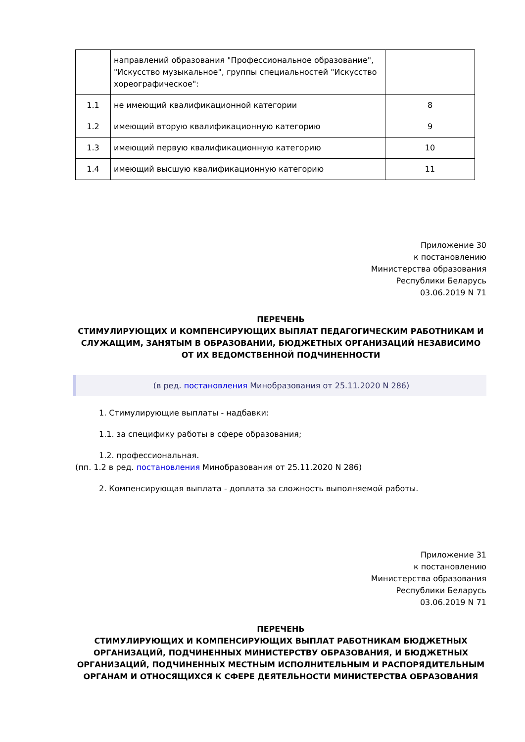| | направлений образования "Профессиональное образование", "Искусство музыкальное", группы специальностей "Искусство хореографическое": | |
| 1.1 | не имеющий квалификационной категории | 8 |
| 1.2 | имеющий вторую квалификационную категорию | 9 |
| 1.3 | имеющий первую квалификационную категорию | 10 |
| 1.4 | имеющий высшую квалификационную категорию | 11 |
Приложение 30
к постановлению
Министерства образования
Республики Беларусь
03.06.2019 N 71
ПЕРЕЧЕНЬ
СТИМУЛИРУЮЩИХ И КОМПЕНСИРУЮЩИХ ВЫПЛАТ ПЕДАГОГИЧЕСКИМ РАБОТНИКАМ И СЛУЖАЩИМ, ЗАНЯТЫМ В ОБРАЗОВАНИИ, БЮДЖЕТНЫХ ОРГАНИЗАЦИЙ НЕЗАВИСИМО ОТ ИХ ВЕДОМСТВЕННОЙ ПОДЧИНЕННОСТИ
(в ред. постановления Минобразования от 25.11.2020 N 286)
1. Стимулирующие выплаты - надбавки:
1.1. за специфику работы в сфере образования;
1.2. профессиональная.
(пп. 1.2 в ред. постановления Минобразования от 25.11.2020 N 286)
2. Компенсирующая выплата - доплата за сложность выполняемой работы.
Приложение 31
к постановлению
Министерства образования
Республики Беларусь
03.06.2019 N 71
ПЕРЕЧЕНЬ
СТИМУЛИРУЮЩИХ И КОМПЕНСИРУЮЩИХ ВЫПЛАТ РАБОТНИКАМ БЮДЖЕТНЫХ ОРГАНИЗАЦИЙ, ПОДЧИНЕННЫХ МИНИСТЕРСТВУ ОБРАЗОВАНИЯ, И БЮДЖЕТНЫХ ОРГАНИЗАЦИЙ, ПОДЧИНЕННЫХ МЕСТНЫМ ИСПОЛНИТЕЛЬНЫМ И РАСПОРЯДИТЕЛЬНЫМ ОРГАНАМ И ОТНОСЯЩИХСЯ К СФЕРЕ ДЕЯТЕЛЬНОСТИ МИНИСТЕРСТВА ОБРАЗОВАНИЯ